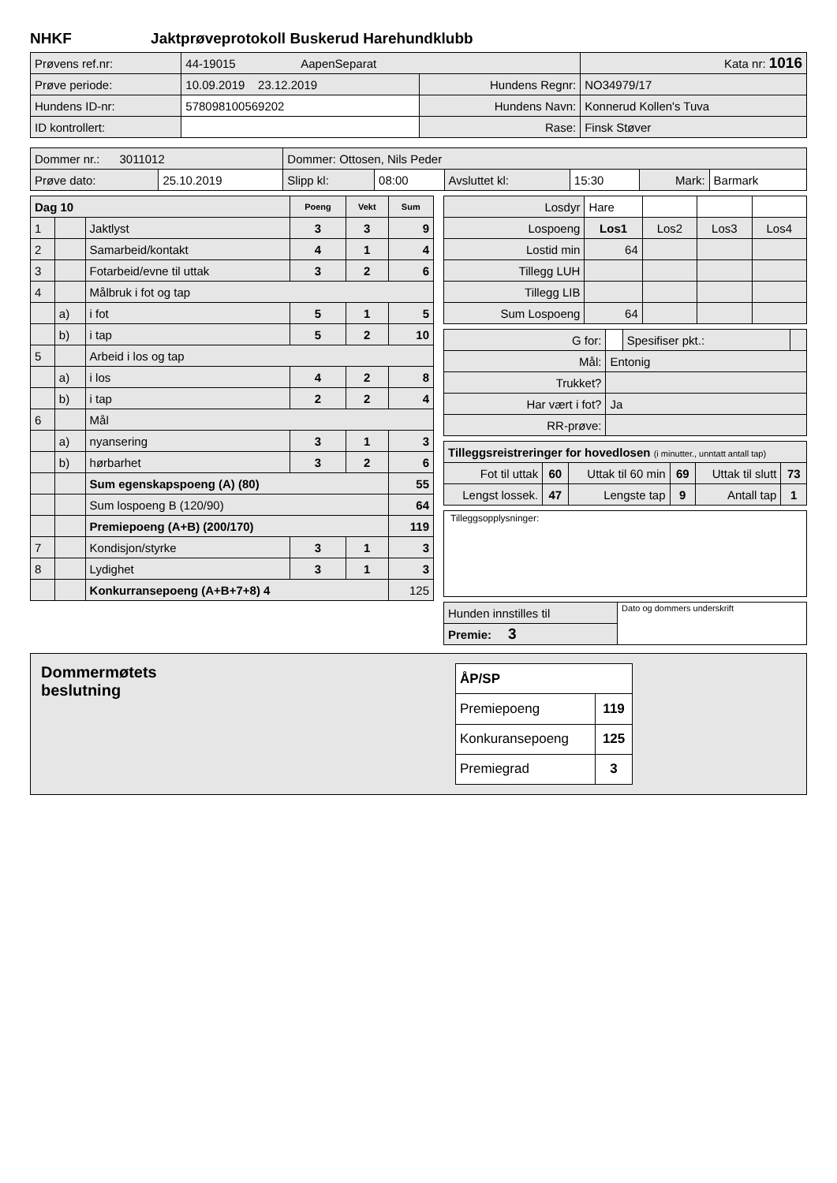NHKF Jaktprøveprotokoll Buskerud Harehundklubb
| Prøvens ref.nr: | 44-19015 AapenSeparat | | Kata nr: 1016 |
| Prøve periode: | 10.09.2019 23.12.2019 | Hundens Regnr: | NO34979/17 |
| Hundens ID-nr: | 578098100569202 | Hundens Navn: | Konnerud Kollen's Tuva |
| ID kontrollert: | | Rase: | Finsk Støver |
| Dommer nr.: 3011012 | | Dommer: Ottosen, Nils Peder | | | | | |
| Prøve dato: | 25.10.2019 | Slipp kl: | 08:00 | Avsluttet kl: | 15:30 | Mark: | Barmark |
| Dag 10 | | | Poeng | Vekt | Sum |
| --- | --- | --- | --- | --- | --- |
| 1 | | Jaktlyst | 3 | 3 | 9 |
| 2 | | Samarbeid/kontakt | 4 | 1 | 4 |
| 3 | | Fotarbeid/evne til uttak | 3 | 2 | 6 |
| 4 | | Målbruk i fot og tap | | | |
| | a) | i fot | 5 | 1 | 5 |
| | b) | i tap | 5 | 2 | 10 |
| 5 | | Arbeid i los og tap | | | |
| | a) | i los | 4 | 2 | 8 |
| | b) | i tap | 2 | 2 | 4 |
| 6 | | Mål | | | |
| | a) | nyansering | 3 | 1 | 3 |
| | b) | hørbarhet | 3 | 2 | 6 |
| | | Sum egenskapspoeng (A) (80) | | | 55 |
| | | Sum lospoeng B (120/90) | | | 64 |
| | | Premiepoeng (A+B) (200/170) | | | 119 |
| 7 | | Kondisjon/styrke | 3 | 1 | 3 |
| 8 | | Lydighet | 3 | 1 | 3 |
| | | Konkurransepoeng (A+B+7+8) 4 | | | 125 |
| Losdyr | Hare | | | |
| Lospoeng | Los1 | Los2 | Los3 | Los4 |
| Lostid min | 64 | | | |
| Tillegg LUH | | | | |
| Tillegg LIB | | | | |
| Sum Lospoeng | 64 | | | |
| G for: | | Spesifiser pkt.: | |
| Mål: | Entonig | | |
| Trukket? | | | |
| Har vært i fot? | Ja | | |
| RR-prøve: | | | |
| Tilleggsreistreringer for hovedlosen (i minutter., unntatt antall tap) | | | | | |
| Fot til uttak | 60 | Uttak til 60 min | 69 | Uttak til slutt | 73 |
| Lengst lossek. | 47 | Lengste tap | 9 | Antall tap | 1 |
Tilleggsopplysninger:
| Hunden innstilles til | Dato og dommers underskrift |
| Premie: 3 | |
Dommermøtets
beslutning
| ÅP/SP | |
| Premiepoeng | 119 |
| Konkuransepoeng | 125 |
| Premiegrad | 3 |